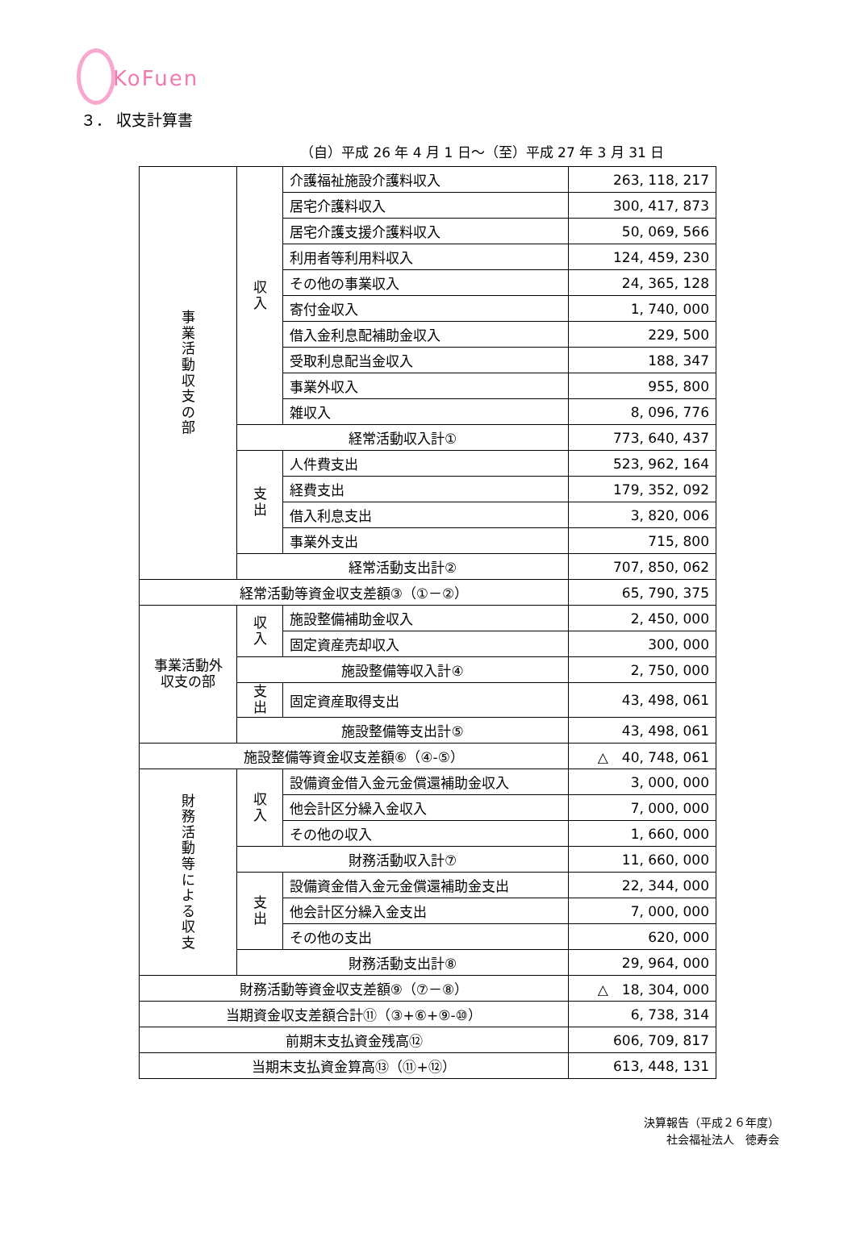KoFuen
３． 収支計算書
（自）平成 26 年 4 月 1 日～（至）平成 27 年 3 月 31 日
| 事 業 活 動 収 支 の 部 | 収 入 | 介護福祉施設介護料収入 | 263, 118, 217 |
| | | 居宅介護料収入 | 300, 417, 873 |
| | | 居宅介護支援介護料収入 | 50, 069, 566 |
| | | 利用者等利用料収入 | 124, 459, 230 |
| | | その他の事業収入 | 24, 365, 128 |
| | | 寄付金収入 | 1, 740, 000 |
| | | 借入金利息配補助金収入 | 229, 500 |
| | | 受取利息配当金収入 | 188, 347 |
| | | 事業外収入 | 955, 800 |
| | | 雑収入 | 8, 096, 776 |
| | 経常活動収入計① | | 773, 640, 437 |
| | 支 出 | 人件費支出 | 523, 962, 164 |
| | | 経費支出 | 179, 352, 092 |
| | | 借入利息支出 | 3, 820, 006 |
| | | 事業外支出 | 715, 800 |
| | 経常活動支出計② | | 707, 850, 062 |
| 経常活動等資金収支差額③（①－②） | | | 65, 790, 375 |
| 事業活動外 収支の部 | 収 入 | 施設整備補助金収入 | 2, 450, 000 |
| | | 固定資産売却収入 | 300, 000 |
| | 施設整備等収入計④ | | 2, 750, 000 |
| | 支 出 | 固定資産取得支出 | 43, 498, 061 |
| | 施設整備等支出計⑤ | | 43, 498, 061 |
| 施設整備等資金収支差額⑥（④-⑤） | | | △ 40, 748, 061 |
| 財 務 活 動 等 に よ る 収 支 | 収 入 | 設備資金借入金元金償還補助金収入 | 3, 000, 000 |
| | | 他会計区分繰入金収入 | 7, 000, 000 |
| | | その他の収入 | 1, 660, 000 |
| | 財務活動収入計⑦ | | 11, 660, 000 |
| | 支 出 | 設備資金借入金元金償還補助金支出 | 22, 344, 000 |
| | | 他会計区分繰入金支出 | 7, 000, 000 |
| | | その他の支出 | 620, 000 |
| | 財務活動支出計⑧ | | 29, 964, 000 |
| 財務活動等資金収支差額⑨（⑦－⑧） | | | △ 18, 304, 000 |
| 当期資金収支差額合計⑪（③+⑥+⑨-⑩） | | | 6, 738, 314 |
| 前期末支払資金残高⑫ | | | 606, 709, 817 |
| 当期末支払資金算高⑬（⑪+⑫） | | | 613, 448, 131 |
決算報告（平成２６年度）
社会福祉法人　徳寿会